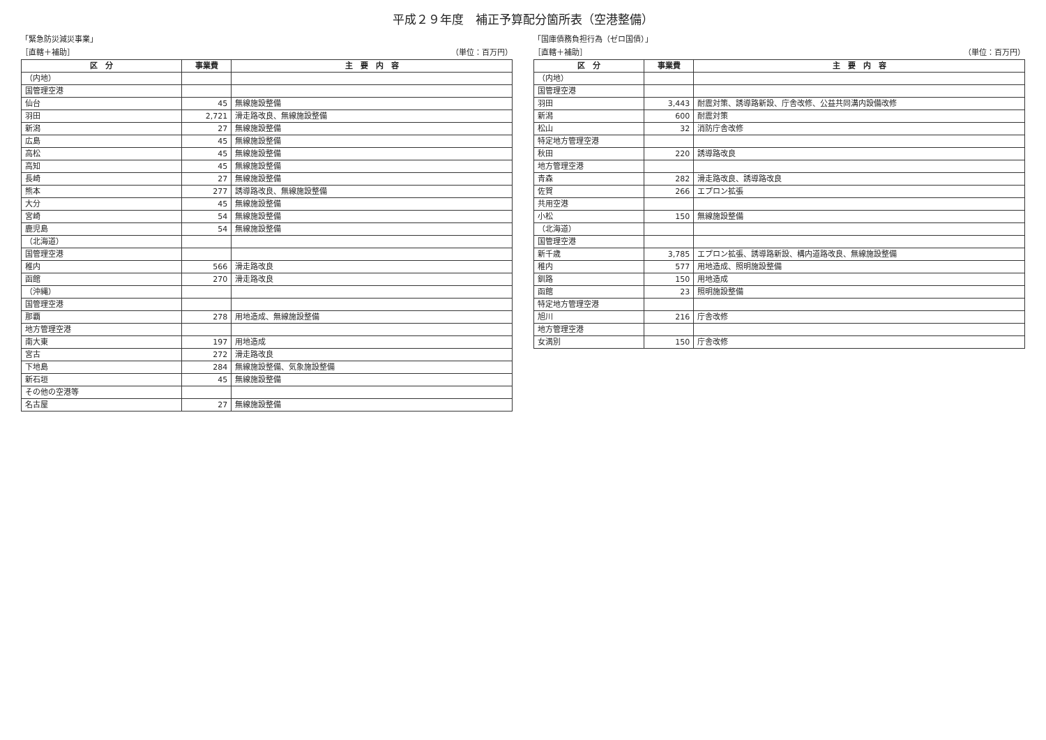平成２９年度　補正予算配分箇所表（空港整備）
「緊急防災減災事業」
［直轄＋補助］ （単位：百万円）
| 区 分 | 事業費 | 主 要 内 容 |
| --- | --- | --- |
| （内地） | | |
| 国管理空港 | | |
| 仙台 | 45 | 無線施設整備 |
| 羽田 | 2,721 | 滑走路改良、無線施設整備 |
| 新潟 | 27 | 無線施設整備 |
| 広島 | 45 | 無線施設整備 |
| 高松 | 45 | 無線施設整備 |
| 高知 | 45 | 無線施設整備 |
| 長崎 | 27 | 無線施設整備 |
| 熊本 | 277 | 誘導路改良、無線施設整備 |
| 大分 | 45 | 無線施設整備 |
| 宮崎 | 54 | 無線施設整備 |
| 鹿児島 | 54 | 無線施設整備 |
| （北海道） | | |
| 国管理空港 | | |
| 稚内 | 566 | 滑走路改良 |
| 函館 | 270 | 滑走路改良 |
| （沖縄） | | |
| 国管理空港 | | |
| 那覇 | 278 | 用地造成、無線施設整備 |
| 地方管理空港 | | |
| 南大東 | 197 | 用地造成 |
| 宮古 | 272 | 滑走路改良 |
| 下地島 | 284 | 無線施設整備、気象施設整備 |
| 新石垣 | 45 | 無線施設整備 |
| その他の空港等 | | |
| 名古屋 | 27 | 無線施設整備 |
「国庫債務負担行為（ゼロ国債）」
［直轄＋補助］ （単位：百万円）
| 区 分 | 事業費 | 主 要 内 容 |
| --- | --- | --- |
| （内地） | | |
| 国管理空港 | | |
| 羽田 | 3,443 | 耐震対策、誘導路新設、庁舎改修、公益共同溝内設備改修 |
| 新潟 | 600 | 耐震対策 |
| 松山 | 32 | 消防庁舎改修 |
| 特定地方管理空港 | | |
| 秋田 | 220 | 誘導路改良 |
| 地方管理空港 | | |
| 青森 | 282 | 滑走路改良、誘導路改良 |
| 佐賀 | 266 | エプロン拡張 |
| 共用空港 | | |
| 小松 | 150 | 無線施設整備 |
| （北海道） | | |
| 国管理空港 | | |
| 新千歳 | 3,785 | エプロン拡張、誘導路新設、構内道路改良、無線施設整備 |
| 稚内 | 577 | 用地造成、照明施設整備 |
| 釧路 | 150 | 用地造成 |
| 函館 | 23 | 照明施設整備 |
| 特定地方管理空港 | | |
| 旭川 | 216 | 庁舎改修 |
| 地方管理空港 | | |
| 女満別 | 150 | 庁舎改修 |